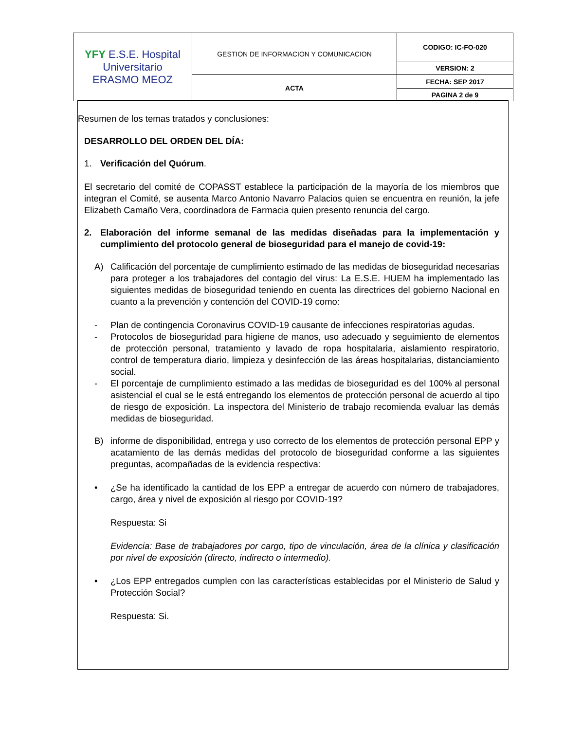| YFY E.S.E. Hospital Universitario ERASMO MEOZ | GESTION DE INFORMACION Y COMUNICACION | CODIGO: IC-FO-020 |
| | | VERSION: 2 |
| | ACTA | FECHA: SEP 2017 |
| | | PAGINA 2 de 9 |
Resumen de los temas tratados y conclusiones:
DESARROLLO DEL ORDEN DEL DÍA:
1. Verificación del Quórum.
El secretario del comité de COPASST establece la participación de la mayoría de los miembros que integran el Comité, se ausenta Marco Antonio Navarro Palacios quien se encuentra en reunión, la jefe Elizabeth Camaño Vera, coordinadora de Farmacia quien presento renuncia del cargo.
2. Elaboración del informe semanal de las medidas diseñadas para la implementación y cumplimiento del protocolo general de bioseguridad para el manejo de covid-19:
A) Calificación del porcentaje de cumplimiento estimado de las medidas de bioseguridad necesarias para proteger a los trabajadores del contagio del virus: La E.S.E. HUEM ha implementado las siguientes medidas de bioseguridad teniendo en cuenta las directrices del gobierno Nacional en cuanto a la prevención y contención del COVID-19 como:
- Plan de contingencia Coronavirus COVID-19 causante de infecciones respiratorias agudas.
- Protocolos de bioseguridad para higiene de manos, uso adecuado y seguimiento de elementos de protección personal, tratamiento y lavado de ropa hospitalaria, aislamiento respiratorio, control de temperatura diario, limpieza y desinfección de las áreas hospitalarias, distanciamiento social.
- El porcentaje de cumplimiento estimado a las medidas de bioseguridad es del 100% al personal asistencial el cual se le está entregando los elementos de protección personal de acuerdo al tipo de riesgo de exposición. La inspectora del Ministerio de trabajo recomienda evaluar las demás medidas de bioseguridad.
B) informe de disponibilidad, entrega y uso correcto de los elementos de protección personal EPP y acatamiento de las demás medidas del protocolo de bioseguridad conforme a las siguientes preguntas, acompañadas de la evidencia respectiva:
• ¿Se ha identificado la cantidad de los EPP a entregar de acuerdo con número de trabajadores, cargo, área y nivel de exposición al riesgo por COVID-19?
Respuesta: Si
Evidencia: Base de trabajadores por cargo, tipo de vinculación, área de la clínica y clasificación por nivel de exposición (directo, indirecto o intermedio).
• ¿Los EPP entregados cumplen con las características establecidas por el Ministerio de Salud y Protección Social?
Respuesta: Si.